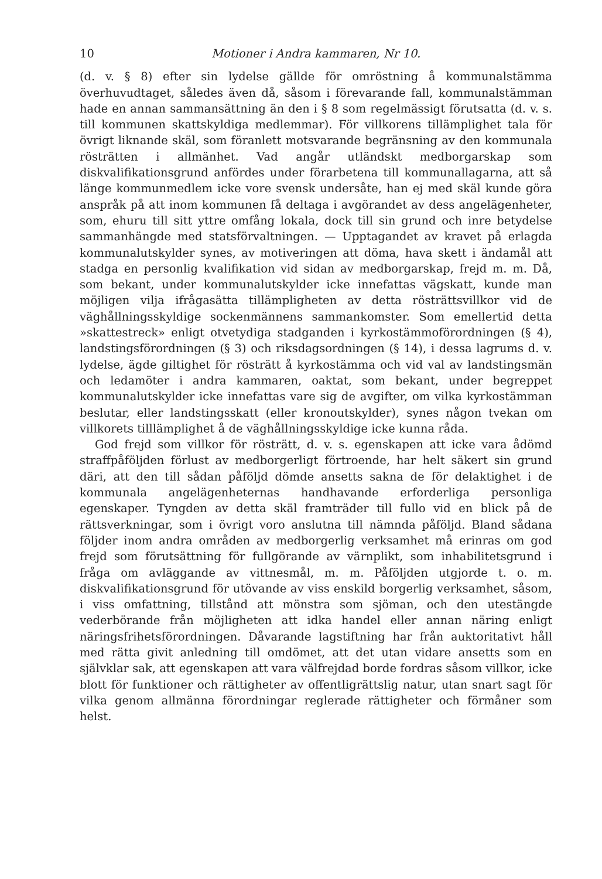10 Motioner i Andra kammaren, Nr 10.
(d. v. § 8) efter sin lydelse gällde för omröstning å kommunalstämma överhuvudtaget, således även då, såsom i förevarande fall, kommunalstämman hade en annan sammansättning än den i § 8 som regelmässigt förutsatta (d. v. s. till kommunen skattskyldiga medlemmar). För villkorens tillämplighet tala för övrigt liknande skäl, som föranlett motsvarande begränsning av den kommunala rösträtten i allmänhet. Vad angår utländskt medborgarskap som diskvalifikationsgrund anfördes under förarbetena till kommunallagarna, att så länge kommunmedlem icke vore svensk undersåte, han ej med skäl kunde göra anspråk på att inom kommunen få deltaga i avgörandet av dess angelägenheter, som, ehuru till sitt yttre omfång lokala, dock till sin grund och inre betydelse sammanhängde med statsförvaltningen. — Upptagandet av kravet på erlagda kommunalutskylder synes, av motiveringen att döma, hava skett i ändamål att stadga en personlig kvalifikation vid sidan av medborgarskap, frejd m. m. Då, som bekant, under kommunalutskylder icke innefattas vägskatt, kunde man möjligen vilja ifrågasätta tillämpligheten av detta rösträttsvillkor vid de väghållningsskyldige sockenmännens sammankomster. Som emellertid detta »skattestreck» enligt otvetydiga stadganden i kyrkostämmoförordningen (§ 4), landstingsförordningen (§ 3) och riksdagsordningen (§ 14), i dessa lagrums d. v. lydelse, ägde giltighet för rösträtt å kyrkostämma och vid val av landstingsmän och ledamöter i andra kammaren, oaktat, som bekant, under begreppet kommunalutskylder icke innefattas vare sig de avgifter, om vilka kyrkostämman beslutar, eller landstingsskatt (eller kronoutskylder), synes någon tvekan om villkorets tilllämplighet å de väghållningsskyldige icke kunna råda.
God frejd som villkor för rösträtt, d. v. s. egenskapen att icke vara ådömd straffpåföljden förlust av medborgerligt förtroende, har helt säkert sin grund däri, att den till sådan påföljd dömde ansetts sakna de för delaktighet i de kommunala angelägenheternas handhavande erforderliga personliga egenskaper. Tyngden av detta skäl framträder till fullo vid en blick på de rättsverkningar, som i övrigt voro anslutna till nämnda påföljd. Bland sådana följder inom andra områden av medborgerlig verksamhet må erinras om god frejd som förutsättning för fullgörande av värnplikt, som inhabilitetsgrund i fråga om avläggande av vittnesmål, m. m. Påföljden utgjorde t. o. m. diskvalifikationsgrund för utövande av viss enskild borgerlig verksamhet, såsom, i viss omfattning, tillstånd att mönstra som sjöman, och den utestängde vederbörande från möjligheten att idka handel eller annan näring enligt näringsfrihetsförordningen. Dåvarande lagstiftning har från auktoritativt håll med rätta givit anledning till omdömet, att det utan vidare ansetts som en självklar sak, att egenskapen att vara välfrejdad borde fordras såsom villkor, icke blott för funktioner och rättigheter av offentligrättslig natur, utan snart sagt för vilka genom allmänna förordningar reglerade rättigheter och förmåner som helst.